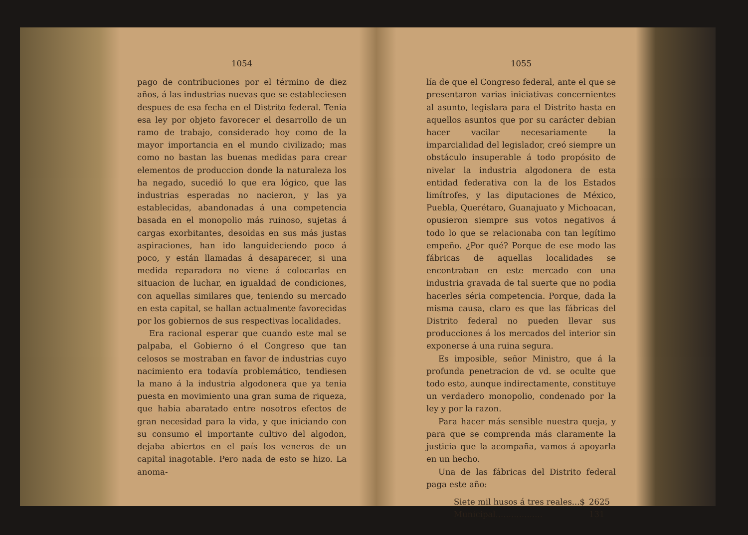1054
pago de contribuciones por el término de diez años, á las industrias nuevas que se estableciesen despues de esa fecha en el Distrito federal. Tenia esa ley por objeto favorecer el desarrollo de un ramo de trabajo, considerado hoy como de la mayor importancia en el mundo civilizado; mas como no bastan las buenas medidas para crear elementos de produccion donde la naturaleza los ha negado, sucedió lo que era lógico, que las industrias esperadas no nacieron, y las ya establecidas, abandonadas á una competencia basada en el monopolio más ruinoso, sujetas á cargas exorbitantes, desoidas en sus más justas aspiraciones, han ido languideciendo poco á poco, y están llamadas á desaparecer, si una medida reparadora no viene á colocarlas en situacion de luchar, en igualdad de condiciones, con aquellas similares que, teniendo su mercado en esta capital, se hallan actualmente favorecidas por los gobiernos de sus respectivas localidades.
Era racional esperar que cuando este mal se palpaba, el Gobierno ó el Congreso que tan celosos se mostraban en favor de industrias cuyo nacimiento era todavía problemático, tendiesen la mano á la industria algodonera que ya tenia puesta en movimiento una gran suma de riqueza, que habia abaratado entre nosotros efectos de gran necesidad para la vida, y que iniciando con su consumo el importante cultivo del algodon, dejaba abiertos en el país los veneros de un capital inagotable. Pero nada de esto se hizo. La anoma-
1055
lía de que el Congreso federal, ante el que se presentaron varias iniciativas concernientes al asunto, legislara para el Distrito hasta en aquellos asuntos que por su carácter debian hacer vacilar necesariamente la imparcialidad del legislador, creó siempre un obstáculo insuperable á todo propósito de nivelar la industria algodonera de esta entidad federativa con la de los Estados limítrofes, y las diputaciones de México, Puebla, Querétaro, Guanajuato y Michoacan, opusieron siempre sus votos negativos á todo lo que se relacionaba con tan legítimo empeño. ¿Por qué? Porque de ese modo las fábricas de aquellas localidades se encontraban en este mercado con una industria gravada de tal suerte que no podia hacerles séria competencia. Porque, dada la misma causa, claro es que las fábricas del Distrito federal no pueden llevar sus producciones á los mercados del interior sin exponerse á una ruina segura.
Es imposible, señor Ministro, que á la profunda penetracion de vd. se oculte que todo esto, aunque indirectamente, constituye un verdadero monopolio, condenado por la ley y por la razon.
Para hacer más sensible nuestra queja, y para que se comprenda más claramente la justicia que la acompaña, vamos á apoyarla en un hecho.
Una de las fábricas del Distrito federal paga este año:
| Siete mil husos á tres reales...$ | 2625 |
| Municipal.................. | 131 |